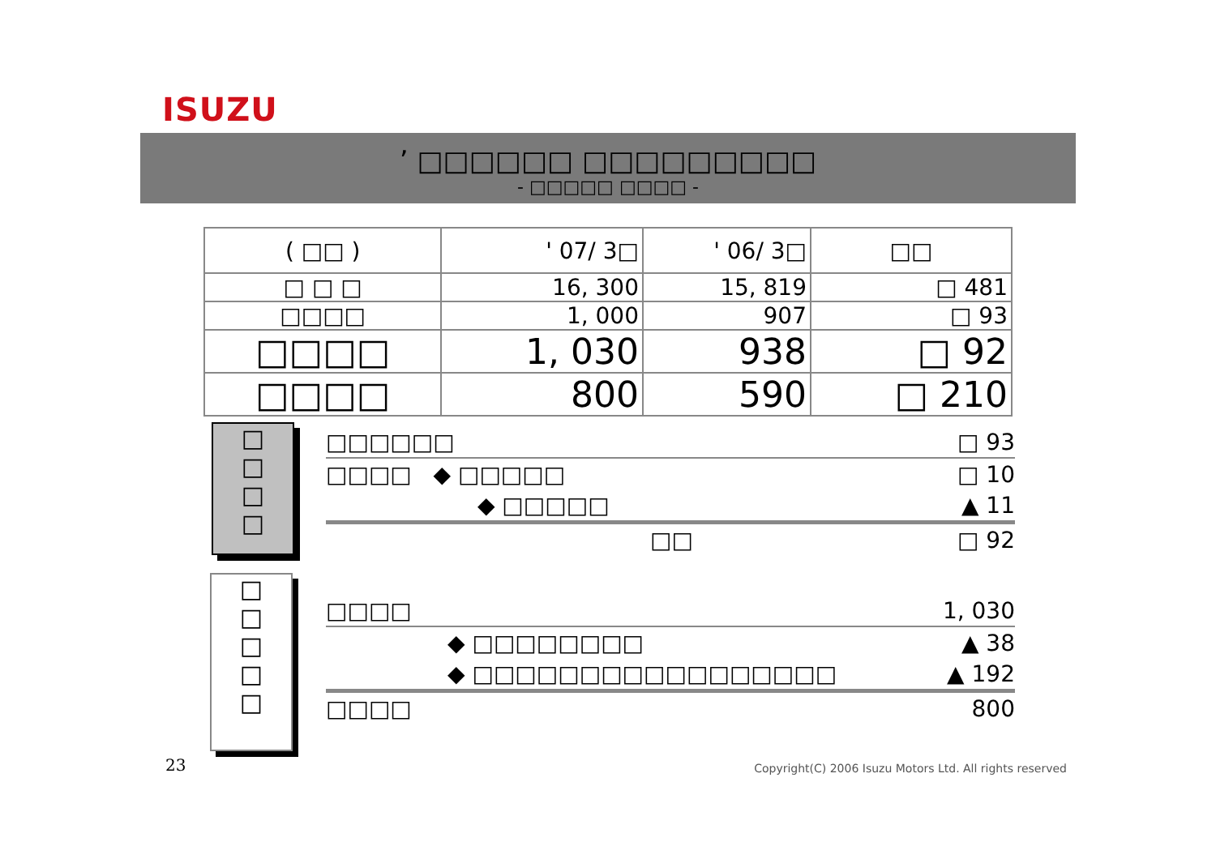ISUZU
’ □□□□□□ □□□□□□□□□
- □□□□□ □□□□ -
| ( □□ ) | ' 07/ 3□ | ' 06/ 3□ | □□ |
| □ □ □ | 16, 300 | 15, 819 | □ 481 |
| □□□□ | 1, 000 | 907 | □ 93 |
| □□□□ | 1, 030 | 938 | □ 92 |
| □□□□ | 800 | 590 | □ 210 |
□
□
□
□
□□□□□□ □ 93
□□□□ ◆ □□□□□ □ 10
◆ □□□□□ ▲ 11
□□ □ 92
□
□
□
□
□
□□□□ 1, 030
◆ □□□□□□□□ ▲ 38
◆ □□□□□□□□□□□□□□□□□ ▲ 192
□□□□ 800
23
Copyright(C) 2006 Isuzu Motors Ltd. All rights reserved